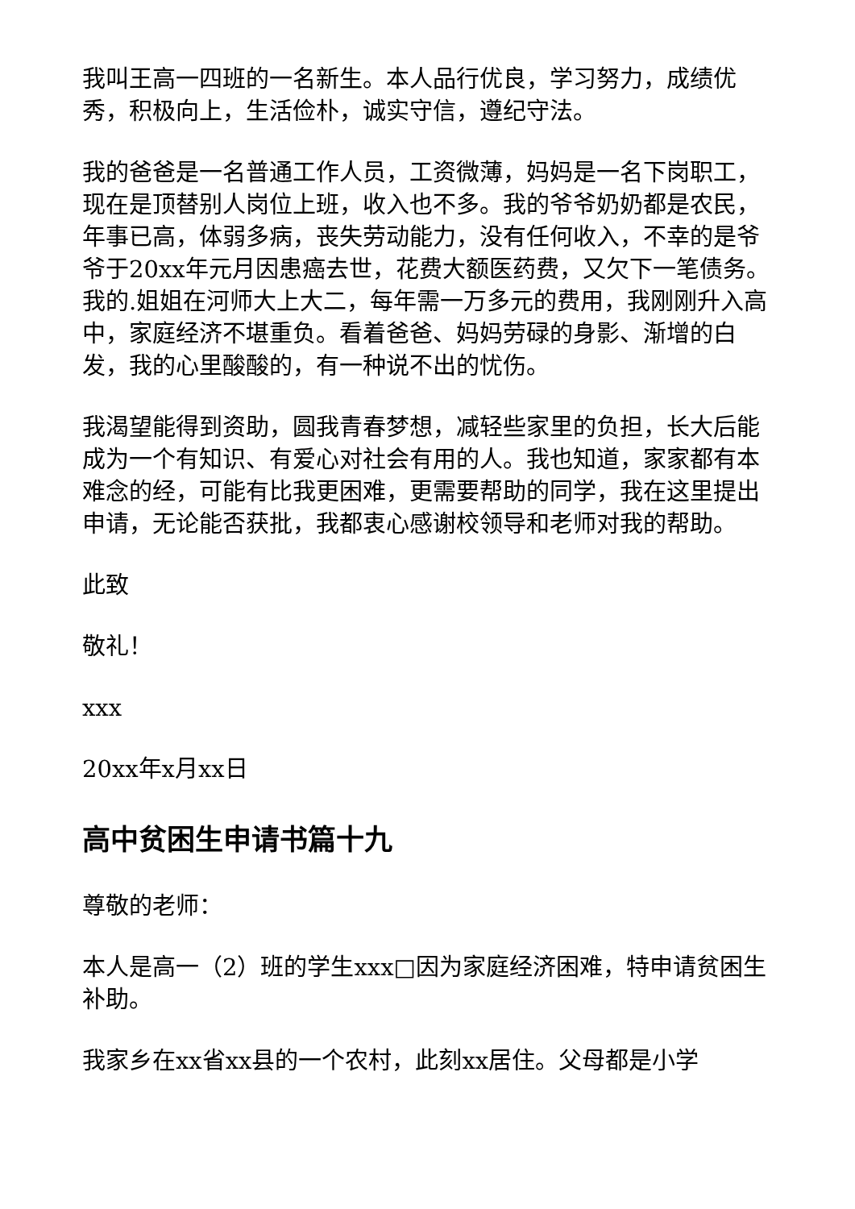我叫王高一四班的一名新生。本人品行优良，学习努力，成绩优秀，积极向上，生活俭朴，诚实守信，遵纪守法。
我的爸爸是一名普通工作人员，工资微薄，妈妈是一名下岗职工，现在是顶替别人岗位上班，收入也不多。我的爷爷奶奶都是农民，年事已高，体弱多病，丧失劳动能力，没有任何收入，不幸的是爷爷于20xx年元月因患癌去世，花费大额医药费，又欠下一笔债务。我的.姐姐在河师大上大二，每年需一万多元的费用，我刚刚升入高中，家庭经济不堪重负。看着爸爸、妈妈劳碌的身影、渐增的白发，我的心里酸酸的，有一种说不出的忧伤。
我渴望能得到资助，圆我青春梦想，减轻些家里的负担，长大后能成为一个有知识、有爱心对社会有用的人。我也知道，家家都有本难念的经，可能有比我更困难，更需要帮助的同学，我在这里提出申请，无论能否获批，我都衷心感谢校领导和老师对我的帮助。
此致
敬礼！
xxx
20xx年x月xx日
高中贫困生申请书篇十九
尊敬的老师：
本人是高一（2）班的学生xxx□因为家庭经济困难，特申请贫困生补助。
我家乡在xx省xx县的一个农村，此刻xx居住。父母都是小学